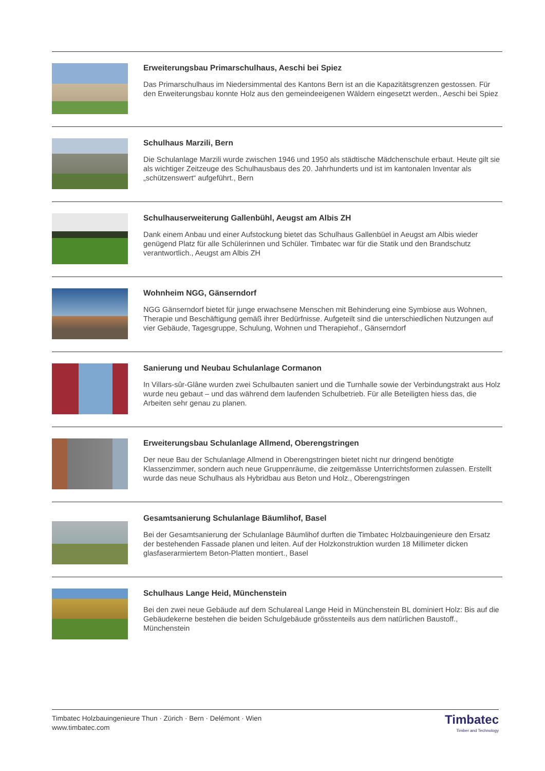Erweiterungsbau Primarschulhaus, Aeschi bei Spiez
Das Primarschulhaus im Niedersimmental des Kantons Bern ist an die Kapazitätsgrenzen gestossen. Für den Erweiterungsbau konnte Holz aus den gemeindeeigenen Wäldern eingesetzt werden., Aeschi bei Spiez
Schulhaus Marzili, Bern
Die Schulanlage Marzili wurde zwischen 1946 und 1950 als städtische Mädchenschule erbaut. Heute gilt sie als wichtiger Zeitzeuge des Schulhausbaus des 20. Jahrhunderts und ist im kantonalen Inventar als „schützenswert“ aufgeführt., Bern
Schulhauserweiterung Gallenbühl, Aeugst am Albis ZH
Dank einem Anbau und einer Aufstockung bietet das Schulhaus Gallenbüel in Aeugst am Albis wieder genügend Platz für alle Schülerinnen und Schüler. Timbatec war für die Statik und den Brandschutz verantwortlich., Aeugst am Albis ZH
Wohnheim NGG, Gänserndorf
NGG Gänserndorf bietet für junge erwachsene Menschen mit Behinderung eine Symbiose aus Wohnen, Therapie und Beschäftigung gemäß ihrer Bedürfnisse. Aufgeteilt sind die unterschiedlichen Nutzungen auf vier Gebäude, Tagesgruppe, Schulung, Wohnen und Therapiehof., Gänserndorf
Sanierung und Neubau Schulanlage Cormanon
In Villars-sûr-Glâne wurden zwei Schulbauten saniert und die Turnhalle sowie der Verbindungstrakt aus Holz wurde neu gebaut – und das während dem laufenden Schulbetrieb. Für alle Beteiligten hiess das, die Arbeiten sehr genau zu planen.
Erweiterungsbau Schulanlage Allmend, Oberengstringen
Der neue Bau der Schulanlage Allmend in Oberengstringen bietet nicht nur dringend benötigte Klassenzimmer, sondern auch neue Gruppenräume, die zeitgemässe Unterrichtsformen zulassen. Erstellt wurde das neue Schulhaus als Hybridbau aus Beton und Holz., Oberengstringen
Gesamtsanierung Schulanlage Bäumlihof, Basel
Bei der Gesamtsanierung der Schulanlage Bäumlihof durften die Timbatec Holzbauingenieure den Ersatz der bestehenden Fassade planen und leiten. Auf der Holzkonstruktion wurden 18 Millimeter dicken glasfaserarmiertem Beton-Platten montiert., Basel
Schulhaus Lange Heid, Münchenstein
Bei den zwei neue Gebäude auf dem Schulareal Lange Heid in Münchenstein BL dominiert Holz: Bis auf die Gebäudekerne bestehen die beiden Schulgebäude grösstenteils aus dem natürlichen Baustoff., Münchenstein
Timbatec Holzbauingenieure Thun · Zürich · Bern · Delémont · Wien
www.timbatec.com
Timbatec
Timber and Technology